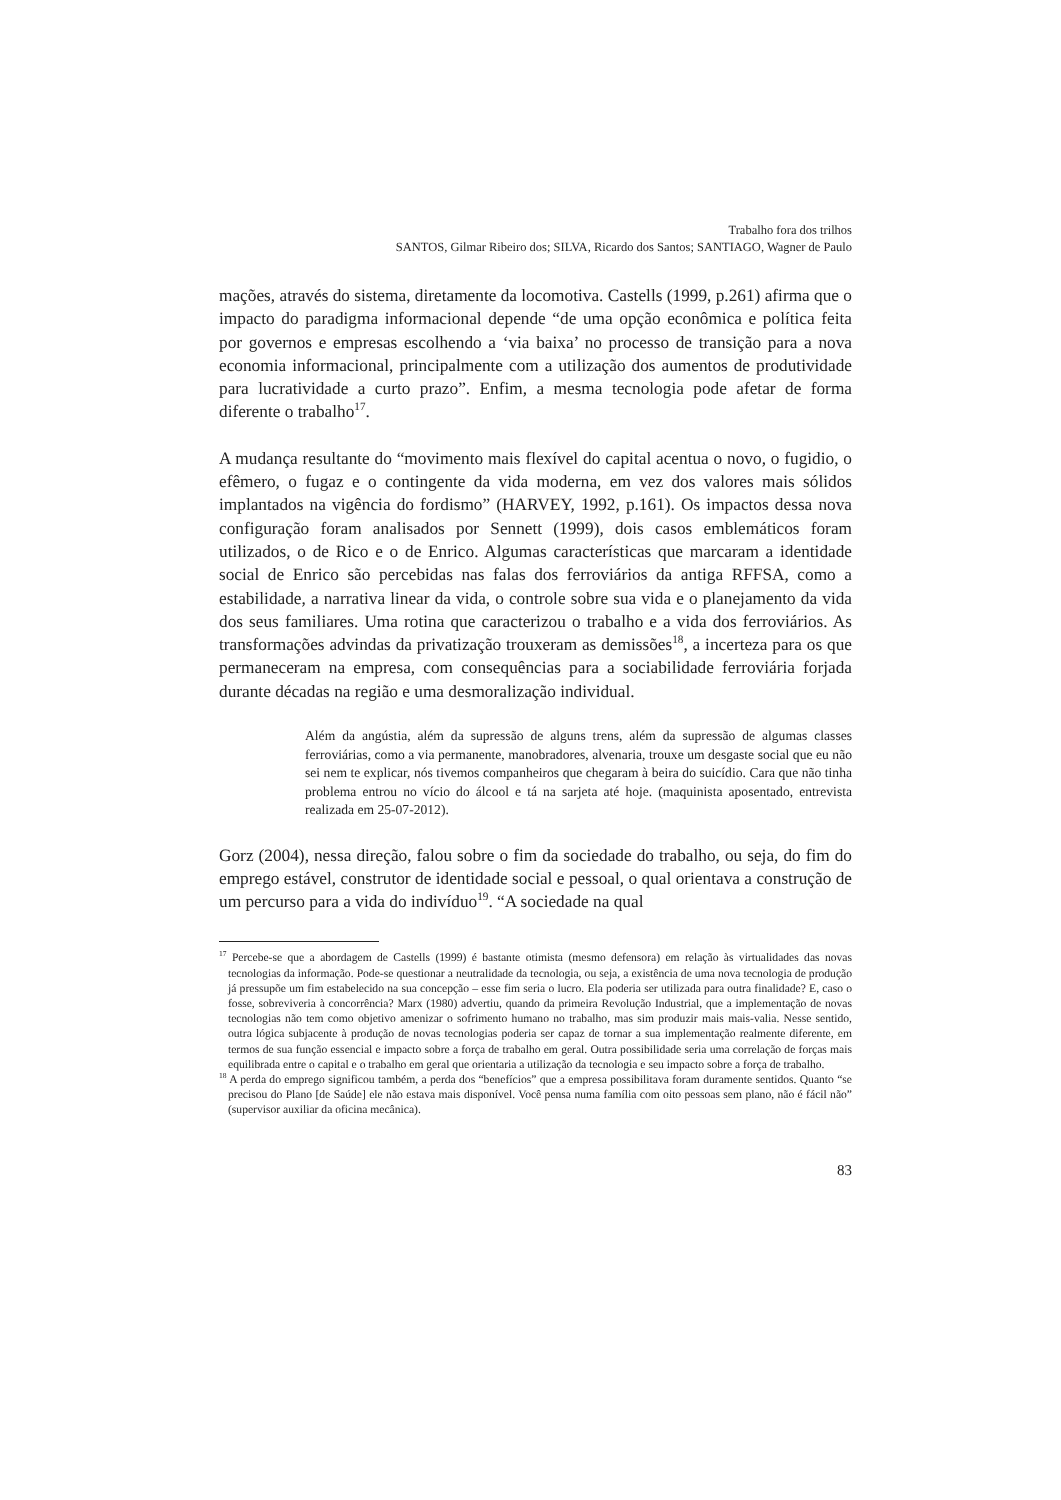Trabalho fora dos trilhos
SANTOS, Gilmar Ribeiro dos; SILVA, Ricardo dos Santos; SANTIAGO, Wagner de Paulo
mações, através do sistema, diretamente da locomotiva. Castells (1999, p.261) afirma que o impacto do paradigma informacional depende “de uma opção econômica e política feita por governos e empresas escolhendo a ‘via baixa’ no processo de transição para a nova economia informacional, principalmente com a utilização dos aumentos de produtividade para lucratividade a curto prazo”. Enfim, a mesma tecnologia pode afetar de forma diferente o trabalho<sup>17</sup>.
A mudança resultante do “movimento mais flexível do capital acentua o novo, o fugidio, o efêmero, o fugaz e o contingente da vida moderna, em vez dos valores mais sólidos implantados na vigência do fordismo” (HARVEY, 1992, p.161). Os impactos dessa nova configuração foram analisados por Sennett (1999), dois casos emblemáticos foram utilizados, o de Rico e o de Enrico. Algumas características que marcaram a identidade social de Enrico são percebidas nas falas dos ferroviários da antiga RFFSA, como a estabilidade, a narrativa linear da vida, o controle sobre sua vida e o planejamento da vida dos seus familiares. Uma rotina que caracterizou o trabalho e a vida dos ferroviários. As transformações advindas da privatização trouxeram as demissões<sup>18</sup>, a incerteza para os que permaneceram na empresa, com consequências para a sociabilidade ferroviária forjada durante décadas na região e uma desmoralização individual.
Além da angústia, além da supressão de alguns trens, além da supressão de algumas classes ferroviárias, como a via permanente, manobradores, alvenaria, trouxe um desgaste social que eu não sei nem te explicar, nós tivemos companheiros que chegaram à beira do suicídio. Cara que não tinha problema entrou no vício do álcool e tá na sarjeta até hoje. (maquinista aposentado, entrevista realizada em 25-07-2012).
Gorz (2004), nessa direção, falou sobre o fim da sociedade do trabalho, ou seja, do fim do emprego estável, construtor de identidade social e pessoal, o qual orientava a construção de um percurso para a vida do indivíduo<sup>19</sup>. “A sociedade na qual
<sup>17</sup> Percebe-se que a abordagem de Castells (1999) é bastante otimista (mesmo defensora) em relação às virtualidades das novas tecnologias da informação. Pode-se questionar a neutralidade da tecnologia, ou seja, a existência de uma nova tecnologia de produção já pressupõe um fim estabelecido na sua concepção – esse fim seria o lucro. Ela poderia ser utilizada para outra finalidade? E, caso o fosse, sobreviveria à concorrência? Marx (1980) advertiu, quando da primeira Revolução Industrial, que a implementação de novas tecnologias não tem como objetivo amenizar o sofrimento humano no trabalho, mas sim produzir mais mais-valia. Nesse sentido, outra lógica subjacente à produção de novas tecnologias poderia ser capaz de tornar a sua implementação realmente diferente, em termos de sua função essencial e impacto sobre a força de trabalho em geral. Outra possibilidade seria uma correlação de forças mais equilibrada entre o capital e o trabalho em geral que orientaria a utilização da tecnologia e seu impacto sobre a força de trabalho.
<sup>18</sup> A perda do emprego significou também, a perda dos “benefícios” que a empresa possibilitava foram duramente sentidos. Quanto “se precisou do Plano [de Saúde] ele não estava mais disponível. Você pensa numa família com oito pessoas sem plano, não é fácil não” (supervisor auxiliar da oficina mecânica).
83